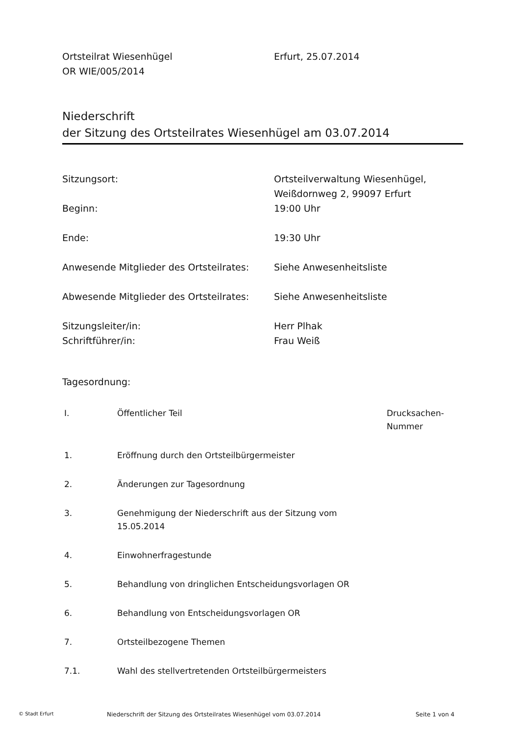Ortsteilrat Wiesenhügel
OR WIE/005/2014
Erfurt, 25.07.2014
Niederschrift
der Sitzung des Ortsteilrates Wiesenhügel am 03.07.2014
| Sitzungsort: | Ortsteilverwaltung Wiesenhügel, Weißdornweg 2, 99097 Erfurt |
| Beginn: | 19:00 Uhr |
| Ende: | 19:30 Uhr |
| Anwesende Mitglieder des Ortsteilrates: | Siehe Anwesenheitsliste |
| Abwesende Mitglieder des Ortsteilrates: | Siehe Anwesenheitsliste |
| Sitzungsleiter/in: | Herr Plhak |
| Schriftführer/in: | Frau Weiß |
Tagesordnung:
| I. | Öffentlicher Teil | Drucksachen- Nummer |
| --- | --- | --- |
| 1. | Eröffnung durch den Ortsteilbürgermeister | |
| 2. | Änderungen zur Tagesordnung | |
| 3. | Genehmigung der Niederschrift aus der Sitzung vom 15.05.2014 | |
| 4. | Einwohnerfragestunde | |
| 5. | Behandlung von dringlichen Entscheidungsvorlagen OR | |
| 6. | Behandlung von Entscheidungsvorlagen OR | |
| 7. | Ortsteilbezogene Themen | |
| 7.1. | Wahl des stellvertretenden Ortsteilbürgermeisters | |
© Stadt Erfurt
Niederschrift der Sitzung des Ortsteilrates Wiesenhügel vom 03.07.2014 Seite 1 von 4